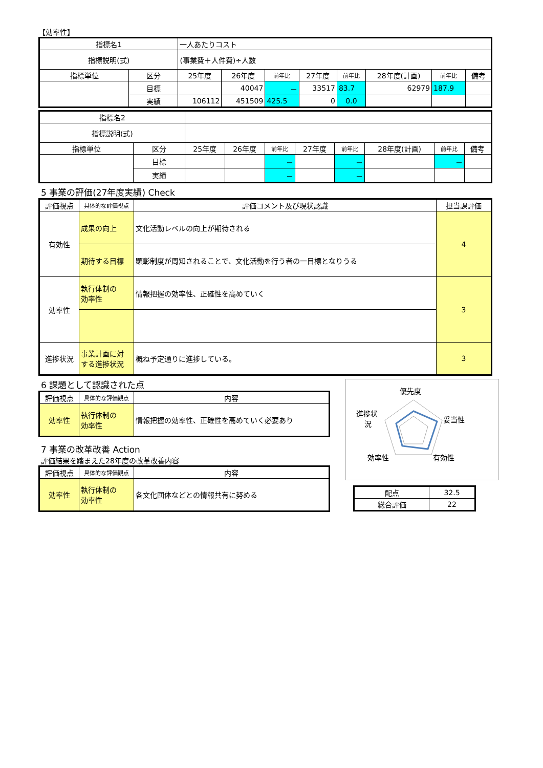【効率性】
| 指標名1 | | 一人あたりコスト | | | | | | | |
| 指標説明(式) | | (事業費＋人件費)÷人数 | | | | | | | |
| 指標単位 | 区分 | 25年度 | 26年度 | 前年比 | 27年度 | 前年比 | 28年度(計画) | 前年比 | 備考 |
| | 目標 | | 40047 | － | 33517 | 83.7 | 62979 | 187.9 | |
| | 実績 | 106112 | 451509 | 425.5 | 0 | 0.0 | | | |
| 指標名2 | | | | | | | | | |
| 指標説明(式) | | | | | | | | | |
| 指標単位 | 区分 | 25年度 | 26年度 | 前年比 | 27年度 | 前年比 | 28年度(計画) | 前年比 | 備考 |
| | 目標 | | | － | | － | | － | |
| | 実績 | | | － | | － | | | |
5 事業の評価(27年度実績) Check
| 評価視点 | 具体的な評価視点 | 評価コメント及び現状認識 | 担当課評価 |
| --- | --- | --- | --- |
| 有効性 | 成果の向上 | 文化活動レベルの向上が期待される | 4 |
| | 期待する目標 | 顕彰制度が周知されることで、文化活動を行う者の一目標となりうる | |
| 効率性 | 執行体制の 効率性 | 情報把握の効率性、正確性を高めていく | 3 |
| 進捗状況 | 事業計画に対 する進捗状況 | 概ね予定通りに進捗している。 | 3 |
6 課題として認識された点
| 評価視点 | 具体的な評価観点 | 内容 |
| --- | --- | --- |
| 効率性 | 執行体制の 効率性 | 情報把握の効率性、正確性を高めていく必要あり |
7 事業の改革改善 Action
評価結果を踏まえた28年度の改革改善内容
| 評価視点 | 具体的な評価観点 | 内容 |
| --- | --- | --- |
| 効率性 | 執行体制の 効率性 | 各文化団体などとの情報共有に努める |
優先度
妥当性
有効性
効率性
進捗状
況
| 配点 | 32.5 |
| 総合評価 | 22 |